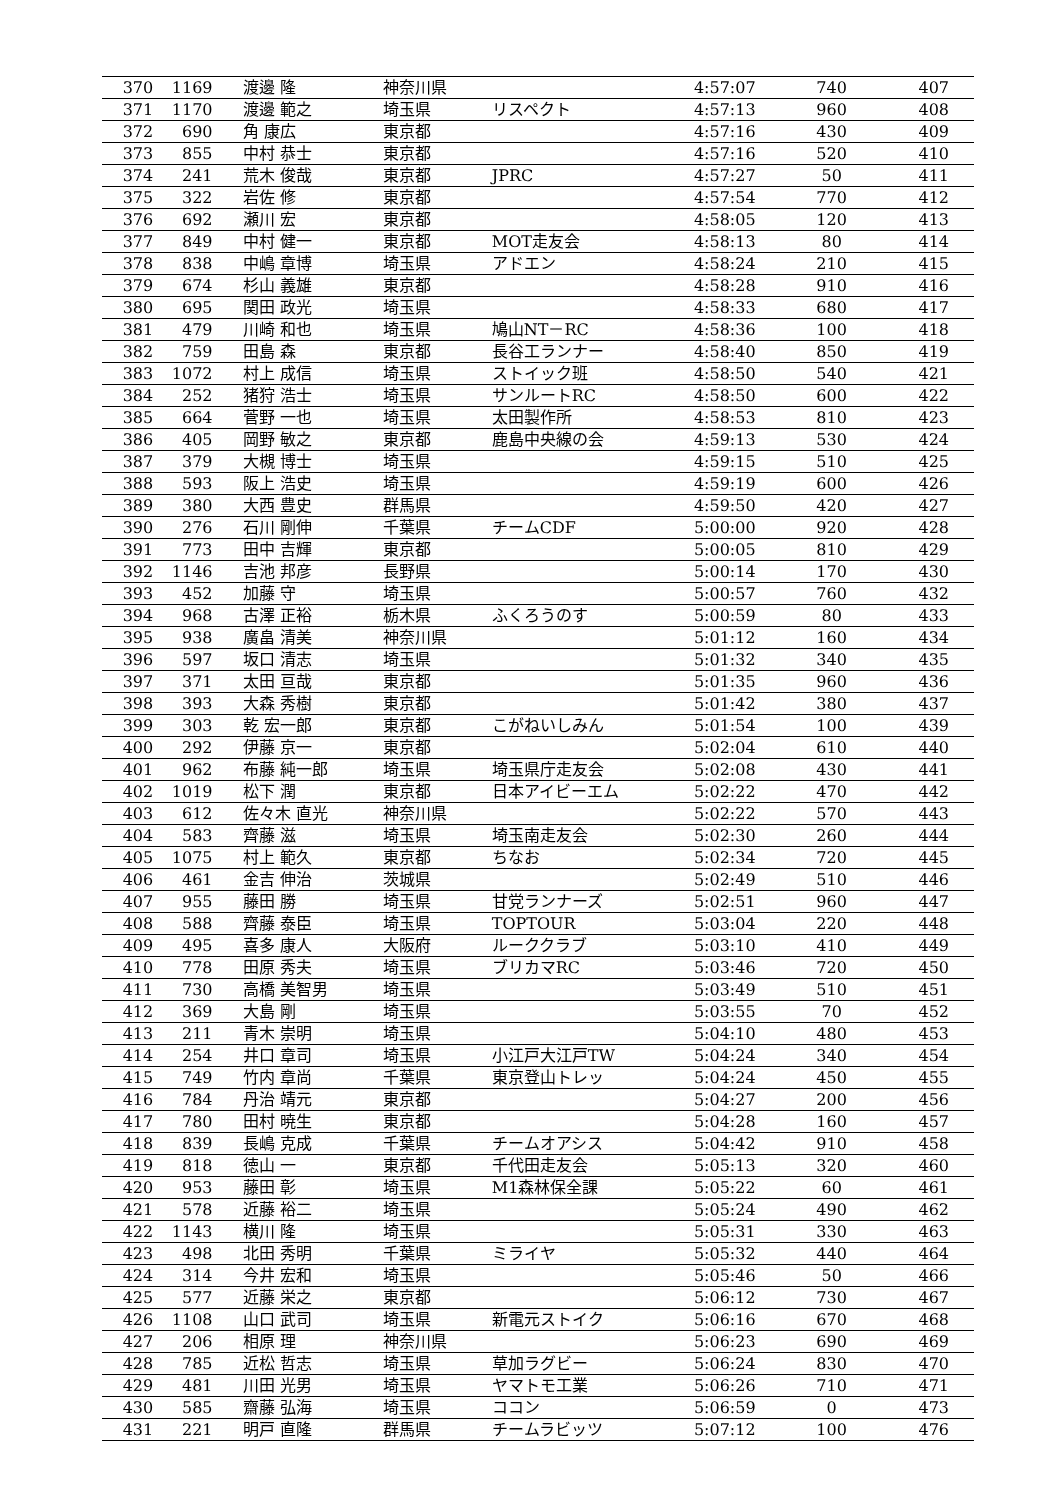| 370 | 1169 | 渡邊 隆 | 神奈川県 | | 4:57:07 | 740 | 407 |
| 371 | 1170 | 渡邊 範之 | 埼玉県 | リスペクト | 4:57:13 | 960 | 408 |
| 372 | 690 | 角 康広 | 東京都 | | 4:57:16 | 430 | 409 |
| 373 | 855 | 中村 恭士 | 東京都 | | 4:57:16 | 520 | 410 |
| 374 | 241 | 荒木 俊哉 | 東京都 | JPRC | 4:57:27 | 50 | 411 |
| 375 | 322 | 岩佐 修 | 東京都 | | 4:57:54 | 770 | 412 |
| 376 | 692 | 瀬川 宏 | 東京都 | | 4:58:05 | 120 | 413 |
| 377 | 849 | 中村 健一 | 東京都 | MOT走友会 | 4:58:13 | 80 | 414 |
| 378 | 838 | 中嶋 章博 | 埼玉県 | アドエン | 4:58:24 | 210 | 415 |
| 379 | 674 | 杉山 義雄 | 東京都 | | 4:58:28 | 910 | 416 |
| 380 | 695 | 関田 政光 | 埼玉県 | | 4:58:33 | 680 | 417 |
| 381 | 479 | 川崎 和也 | 埼玉県 | 鳩山NT－RC | 4:58:36 | 100 | 418 |
| 382 | 759 | 田島 森 | 東京都 | 長谷工ランナー | 4:58:40 | 850 | 419 |
| 383 | 1072 | 村上 成信 | 埼玉県 | ストイック班 | 4:58:50 | 540 | 421 |
| 384 | 252 | 猪狩 浩士 | 埼玉県 | サンルートRC | 4:58:50 | 600 | 422 |
| 385 | 664 | 菅野 一也 | 埼玉県 | 太田製作所 | 4:58:53 | 810 | 423 |
| 386 | 405 | 岡野 敏之 | 東京都 | 鹿島中央線の会 | 4:59:13 | 530 | 424 |
| 387 | 379 | 大槻 博士 | 埼玉県 | | 4:59:15 | 510 | 425 |
| 388 | 593 | 阪上 浩史 | 埼玉県 | | 4:59:19 | 600 | 426 |
| 389 | 380 | 大西 豊史 | 群馬県 | | 4:59:50 | 420 | 427 |
| 390 | 276 | 石川 剛伸 | 千葉県 | チームCDF | 5:00:00 | 920 | 428 |
| 391 | 773 | 田中 吉輝 | 東京都 | | 5:00:05 | 810 | 429 |
| 392 | 1146 | 吉池 邦彦 | 長野県 | | 5:00:14 | 170 | 430 |
| 393 | 452 | 加藤 守 | 埼玉県 | | 5:00:57 | 760 | 432 |
| 394 | 968 | 古澤 正裕 | 栃木県 | ふくろうのす | 5:00:59 | 80 | 433 |
| 395 | 938 | 廣畠 清美 | 神奈川県 | | 5:01:12 | 160 | 434 |
| 396 | 597 | 坂口 清志 | 埼玉県 | | 5:01:32 | 340 | 435 |
| 397 | 371 | 太田 亘哉 | 東京都 | | 5:01:35 | 960 | 436 |
| 398 | 393 | 大森 秀樹 | 東京都 | | 5:01:42 | 380 | 437 |
| 399 | 303 | 乾 宏一郎 | 東京都 | こがねいしみん | 5:01:54 | 100 | 439 |
| 400 | 292 | 伊藤 京一 | 東京都 | | 5:02:04 | 610 | 440 |
| 401 | 962 | 布藤 純一郎 | 埼玉県 | 埼玉県庁走友会 | 5:02:08 | 430 | 441 |
| 402 | 1019 | 松下 潤 | 東京都 | 日本アイビーエム | 5:02:22 | 470 | 442 |
| 403 | 612 | 佐々木 直光 | 神奈川県 | | 5:02:22 | 570 | 443 |
| 404 | 583 | 齊藤 滋 | 埼玉県 | 埼玉南走友会 | 5:02:30 | 260 | 444 |
| 405 | 1075 | 村上 範久 | 東京都 | ちなお | 5:02:34 | 720 | 445 |
| 406 | 461 | 金吉 伸治 | 茨城県 | | 5:02:49 | 510 | 446 |
| 407 | 955 | 藤田 勝 | 埼玉県 | 甘党ランナーズ | 5:02:51 | 960 | 447 |
| 408 | 588 | 齊藤 泰臣 | 埼玉県 | TOPTOUR | 5:03:04 | 220 | 448 |
| 409 | 495 | 喜多 康人 | 大阪府 | ルーククラブ | 5:03:10 | 410 | 449 |
| 410 | 778 | 田原 秀夫 | 埼玉県 | ブリカマRC | 5:03:46 | 720 | 450 |
| 411 | 730 | 高橋 美智男 | 埼玉県 | | 5:03:49 | 510 | 451 |
| 412 | 369 | 大島 剛 | 埼玉県 | | 5:03:55 | 70 | 452 |
| 413 | 211 | 青木 崇明 | 埼玉県 | | 5:04:10 | 480 | 453 |
| 414 | 254 | 井口 章司 | 埼玉県 | 小江戸大江戸TW | 5:04:24 | 340 | 454 |
| 415 | 749 | 竹内 章尚 | 千葉県 | 東京登山トレッ | 5:04:24 | 450 | 455 |
| 416 | 784 | 丹治 靖元 | 東京都 | | 5:04:27 | 200 | 456 |
| 417 | 780 | 田村 暁生 | 東京都 | | 5:04:28 | 160 | 457 |
| 418 | 839 | 長嶋 克成 | 千葉県 | チームオアシス | 5:04:42 | 910 | 458 |
| 419 | 818 | 徳山 一 | 東京都 | 千代田走友会 | 5:05:13 | 320 | 460 |
| 420 | 953 | 藤田 彰 | 埼玉県 | M1森林保全課 | 5:05:22 | 60 | 461 |
| 421 | 578 | 近藤 裕二 | 埼玉県 | | 5:05:24 | 490 | 462 |
| 422 | 1143 | 横川 隆 | 埼玉県 | | 5:05:31 | 330 | 463 |
| 423 | 498 | 北田 秀明 | 千葉県 | ミライヤ | 5:05:32 | 440 | 464 |
| 424 | 314 | 今井 宏和 | 埼玉県 | | 5:05:46 | 50 | 466 |
| 425 | 577 | 近藤 栄之 | 東京都 | | 5:06:12 | 730 | 467 |
| 426 | 1108 | 山口 武司 | 埼玉県 | 新電元ストイク | 5:06:16 | 670 | 468 |
| 427 | 206 | 相原 理 | 神奈川県 | | 5:06:23 | 690 | 469 |
| 428 | 785 | 近松 哲志 | 埼玉県 | 草加ラグビー | 5:06:24 | 830 | 470 |
| 429 | 481 | 川田 光男 | 埼玉県 | ヤマトモ工業 | 5:06:26 | 710 | 471 |
| 430 | 585 | 齋藤 弘海 | 埼玉県 | ココン | 5:06:59 | 0 | 473 |
| 431 | 221 | 明戸 直隆 | 群馬県 | チームラビッツ | 5:07:12 | 100 | 476 |